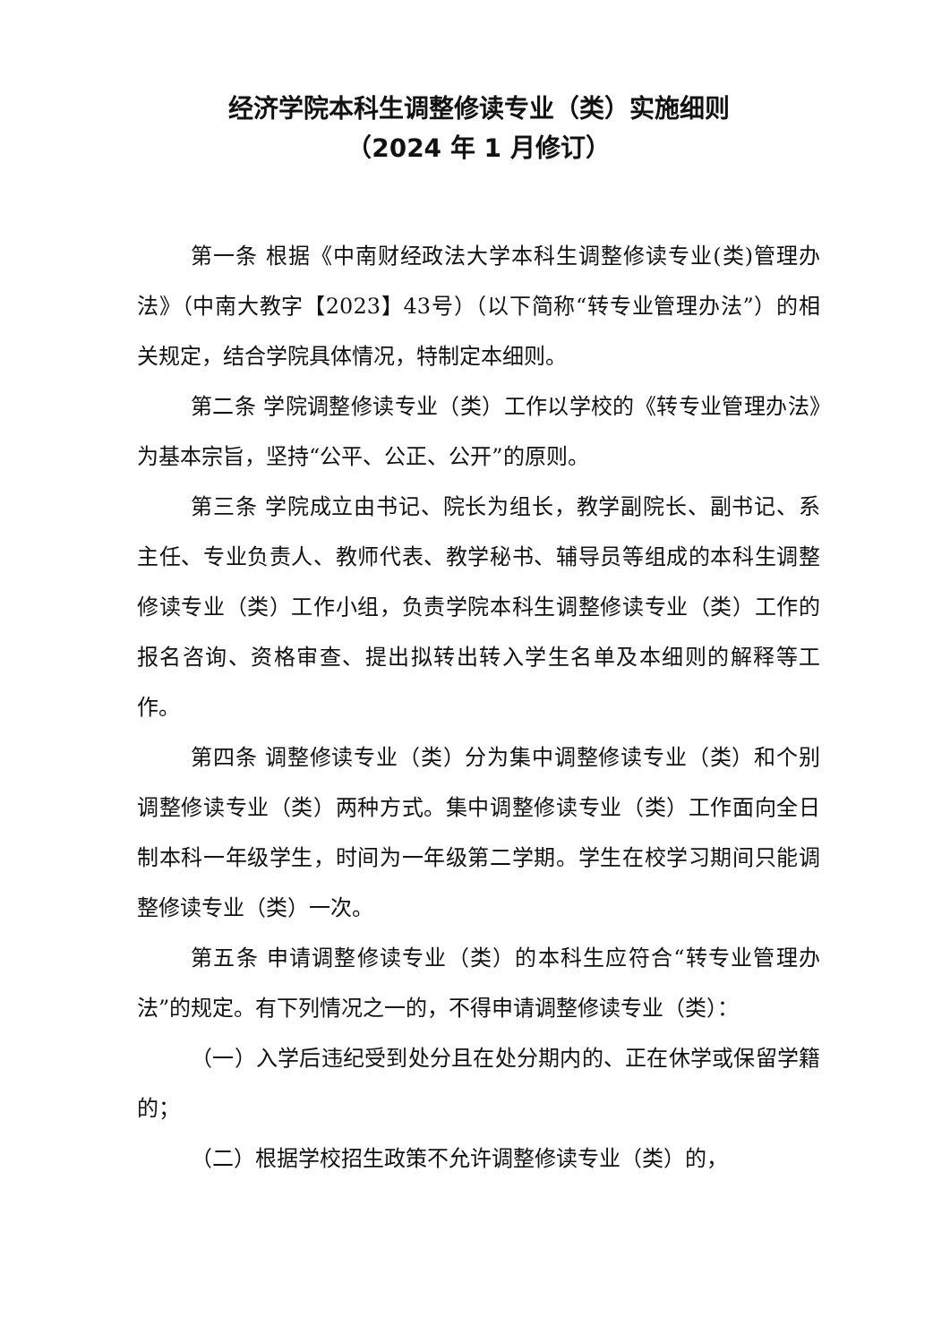经济学院本科生调整修读专业（类）实施细则
（2024 年 1 月修订）
第一条 根据《中南财经政法大学本科生调整修读专业(类)管理办法》（中南大教字【2023】43号）（以下简称“转专业管理办法”）的相关规定，结合学院具体情况，特制定本细则。
第二条 学院调整修读专业（类）工作以学校的《转专业管理办法》为基本宗旨，坚持“公平、公正、公开”的原则。
第三条 学院成立由书记、院长为组长，教学副院长、副书记、系主任、专业负责人、教师代表、教学秘书、辅导员等组成的本科生调整修读专业（类）工作小组，负责学院本科生调整修读专业（类）工作的报名咨询、资格审查、提出拟转出转入学生名单及本细则的解释等工作。
第四条 调整修读专业（类）分为集中调整修读专业（类）和个别调整修读专业（类）两种方式。集中调整修读专业（类）工作面向全日制本科一年级学生，时间为一年级第二学期。学生在校学习期间只能调整修读专业（类）一次。
第五条 申请调整修读专业（类）的本科生应符合“转专业管理办法”的规定。有下列情况之一的，不得申请调整修读专业（类）：
（一）入学后违纪受到处分且在处分期内的、正在休学或保留学籍的；
（二）根据学校招生政策不允许调整修读专业（类）的，